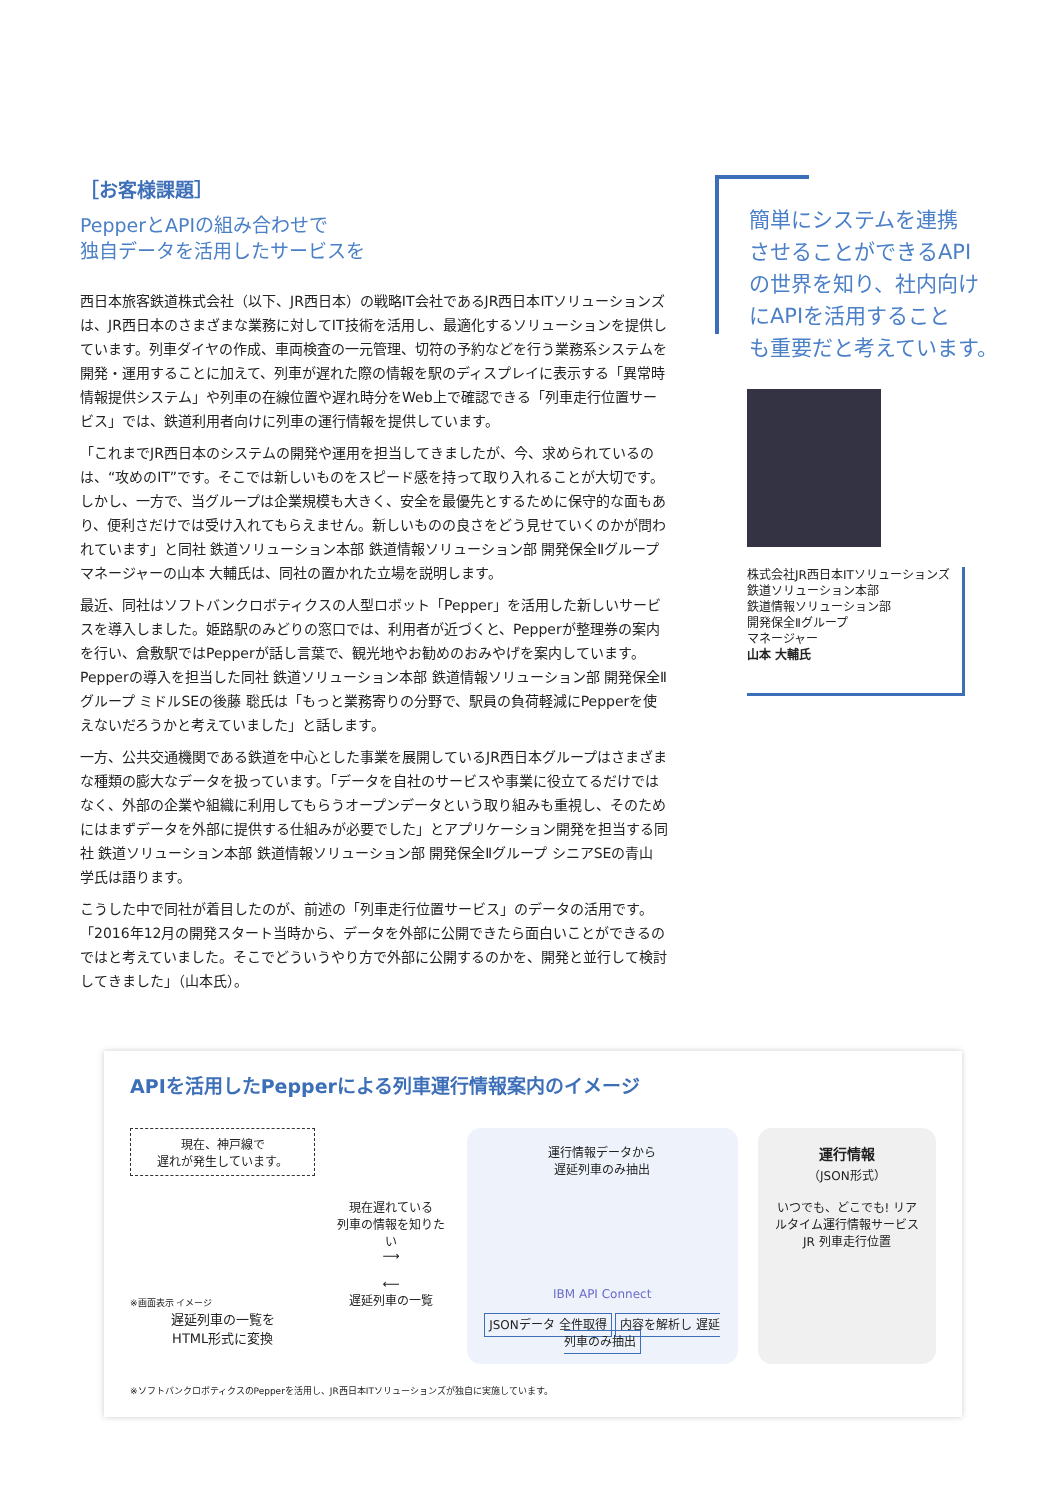［お客様課題］
PepperとAPIの組み合わせで
独自データを活用したサービスを
西日本旅客鉄道株式会社（以下、JR西日本）の戦略IT会社であるJR西日本ITソリューションズは、JR西日本のさまざまな業務に対してIT技術を活用し、最適化するソリューションを提供しています。列車ダイヤの作成、車両検査の一元管理、切符の予約などを行う業務系システムを開発・運用することに加えて、列車が遅れた際の情報を駅のディスプレイに表示する「異常時情報提供システム」や列車の在線位置や遅れ時分をWeb上で確認できる「列車走行位置サービス」では、鉄道利用者向けに列車の運行情報を提供しています。
「これまでJR西日本のシステムの開発や運用を担当してきましたが、今、求められているのは、“攻めのIT”です。そこでは新しいものをスピード感を持って取り入れることが大切です。しかし、一方で、当グループは企業規模も大きく、安全を最優先とするために保守的な面もあり、便利さだけでは受け入れてもらえません。新しいものの良さをどう見せていくのかが問われています」と同社 鉄道ソリューション本部 鉄道情報ソリューション部 開発保全Ⅱグループ マネージャーの山本 大輔氏は、同社の置かれた立場を説明します。
最近、同社はソフトバンクロボティクスの人型ロボット「Pepper」を活用した新しいサービスを導入しました。姫路駅のみどりの窓口では、利用者が近づくと、Pepperが整理券の案内を行い、倉敷駅ではPepperが話し言葉で、観光地やお勧めのおみやげを案内しています。Pepperの導入を担当した同社 鉄道ソリューション本部 鉄道情報ソリューション部 開発保全Ⅱグループ ミドルSEの後藤 聡氏は「もっと業務寄りの分野で、駅員の負荷軽減にPepperを使えないだろうかと考えていました」と話します。
一方、公共交通機関である鉄道を中心とした事業を展開しているJR西日本グループはさまざまな種類の膨大なデータを扱っています。「データを自社のサービスや事業に役立てるだけではなく、外部の企業や組織に利用してもらうオープンデータという取り組みも重視し、そのためにはまずデータを外部に提供する仕組みが必要でした」とアプリケーション開発を担当する同社 鉄道ソリューション本部 鉄道情報ソリューション部 開発保全Ⅱグループ シニアSEの青山 学氏は語ります。
こうした中で同社が着目したのが、前述の「列車走行位置サービス」のデータの活用です。「2016年12月の開発スタート当時から、データを外部に公開できたら面白いことができるのではと考えていました。そこでどういうやり方で外部に公開するのかを、開発と並行して検討してきました」（山本氏）。
簡単にシステムを連携
させることができるAPI
の世界を知り、社内向け
にAPIを活用すること
も重要だと考えています。
株式会社JR西日本ITソリューションズ
鉄道ソリューション本部
鉄道情報ソリューション部
開発保全Ⅱグループ
マネージャー
山本 大輔氏
APIを活用したPepperによる列車運行情報案内のイメージ
現在、神戸線で
遅れが発生しています。
※画面表示 イメージ
遅延列車の一覧を
HTML形式に変換
現在遅れている
列車の情報を知りたい
⟶
⟵
遅延列車の一覧
運行情報データから
遅延列車のみ抽出
IBM API Connect
JSONデータ 全件取得 内容を解析し 遅延列車のみ抽出
運行情報
（JSON形式）
いつでも、どこでも! リアルタイム運行情報サービス
JR 列車走行位置
※ソフトバンクロボティクスのPepperを活用し、JR西日本ITソリューションズが独自に実施しています。